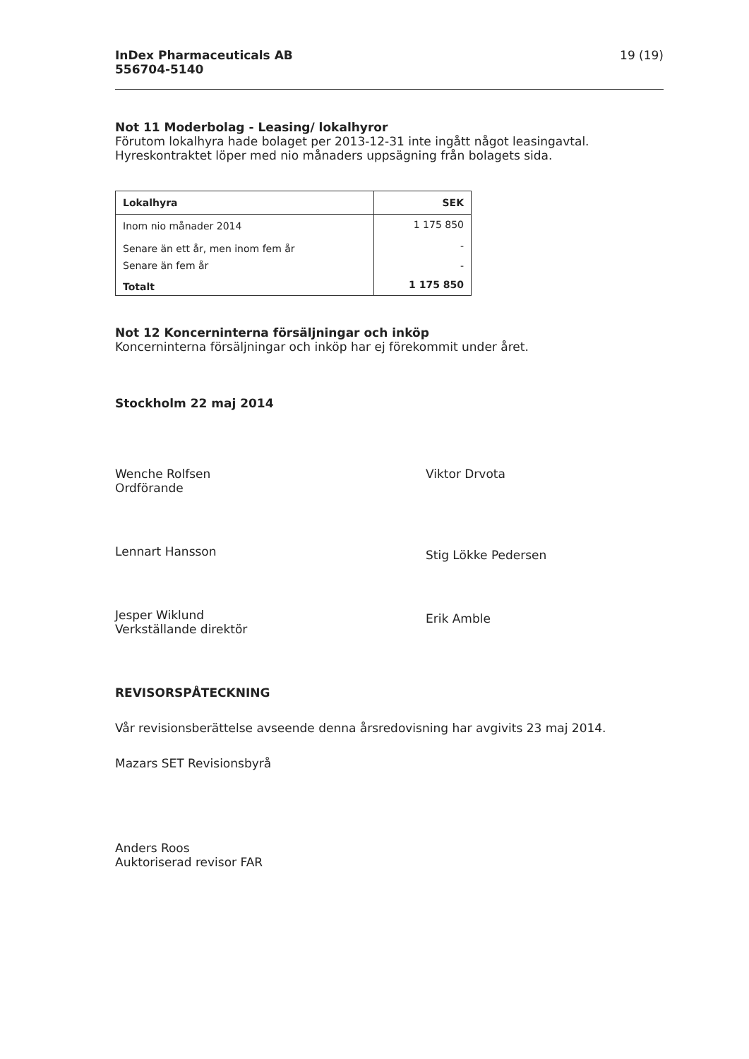InDex Pharmaceuticals AB
556704-5140
19 (19)
Not 11 Moderbolag - Leasing/ lokalhyror
Förutom lokalhyra hade bolaget per 2013-12-31 inte ingått något leasingavtal.
Hyreskontraktet löper med nio månaders uppsägning från bolagets sida.
| Lokalhyra | SEK |
| --- | --- |
| Inom nio månader 2014 | 1 175 850 |
| Senare än ett år, men inom fem år | - |
| Senare än fem år | - |
| Totalt | 1 175 850 |
Not 12 Koncerninterna försäljningar och inköp
Koncerninterna försäljningar och inköp har ej förekommit under året.
Stockholm 22 maj 2014
Wenche Rolfsen
Ordförande
Lennart Hansson
Jesper Wiklund
Verkställande direktör
Viktor Drvota
Stig Lökke Pedersen
Erik Amble
REVISORSPÅTECKNING
Vår revisionsberättelse avseende denna årsredovisning har avgivits 23 maj 2014.
Mazars SET Revisionsbyrå
Anders Roos
Auktoriserad revisor FAR